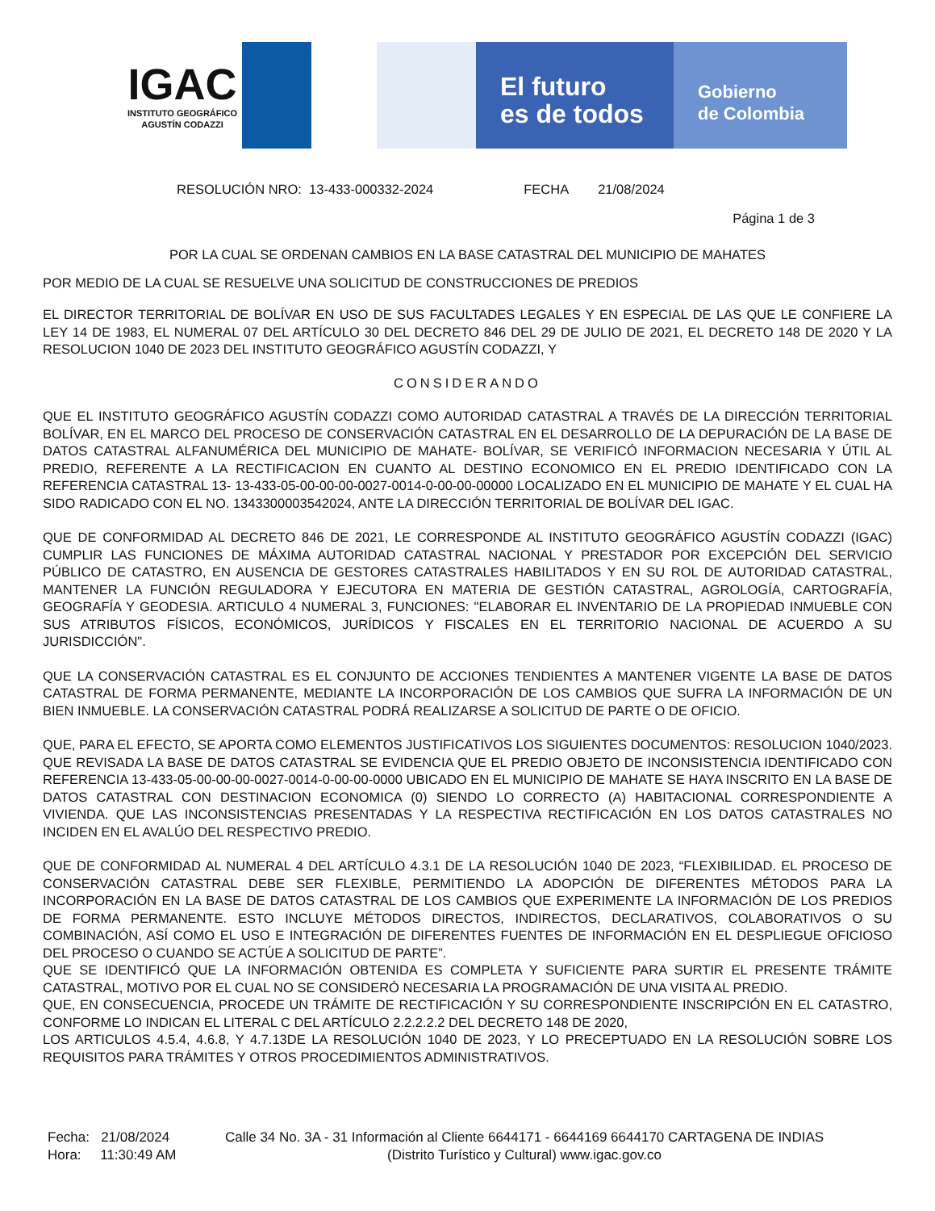IGAC
INSTITUTO GEOGRÁFICO
AGUSTÍN CODAZZI
El futuro
es de todos
Gobierno
de Colombia
RESOLUCIÓN NRO: 13-433-000332-2024 FECHA 21/08/2024
Página 1 de 3
POR LA CUAL SE ORDENAN CAMBIOS EN LA BASE CATASTRAL DEL MUNICIPIO DE MAHATES
POR MEDIO DE LA CUAL SE RESUELVE UNA SOLICITUD DE CONSTRUCCIONES DE PREDIOS
EL DIRECTOR TERRITORIAL DE BOLÍVAR EN USO DE SUS FACULTADES LEGALES Y EN ESPECIAL DE LAS QUE LE CONFIERE LA LEY 14 DE 1983, EL NUMERAL 07 DEL ARTÍCULO 30 DEL DECRETO 846 DEL 29 DE JULIO DE 2021, EL DECRETO 148 DE 2020 Y LA RESOLUCION 1040 DE 2023 DEL INSTITUTO GEOGRÁFICO AGUSTÍN CODAZZI, Y
CONSIDERANDO
QUE EL INSTITUTO GEOGRÁFICO AGUSTÍN CODAZZI COMO AUTORIDAD CATASTRAL A TRAVÉS DE LA DIRECCIÓN TERRITORIAL BOLÍVAR, EN EL MARCO DEL PROCESO DE CONSERVACIÓN CATASTRAL EN EL DESARROLLO DE LA DEPURACIÓN DE LA BASE DE DATOS CATASTRAL ALFANUMÉRICA DEL MUNICIPIO DE MAHATE- BOLÍVAR, SE VERIFICÓ INFORMACION NECESARIA Y ÚTIL AL PREDIO, REFERENTE A LA RECTIFICACION EN CUANTO AL DESTINO ECONOMICO EN EL PREDIO IDENTIFICADO CON LA REFERENCIA CATASTRAL 13- 13-433-05-00-00-00-0027-0014-0-00-00-00000 LOCALIZADO EN EL MUNICIPIO DE MAHATE Y EL CUAL HA SIDO RADICADO CON EL NO. 1343300003542024, ANTE LA DIRECCIÓN TERRITORIAL DE BOLÍVAR DEL IGAC.
QUE DE CONFORMIDAD AL DECRETO 846 DE 2021, LE CORRESPONDE AL INSTITUTO GEOGRÁFICO AGUSTÍN CODAZZI (IGAC) CUMPLIR LAS FUNCIONES DE MÁXIMA AUTORIDAD CATASTRAL NACIONAL Y PRESTADOR POR EXCEPCIÓN DEL SERVICIO PÚBLICO DE CATASTRO, EN AUSENCIA DE GESTORES CATASTRALES HABILITADOS Y EN SU ROL DE AUTORIDAD CATASTRAL, MANTENER LA FUNCIÓN REGULADORA Y EJECUTORA EN MATERIA DE GESTIÓN CATASTRAL, AGROLOGÍA, CARTOGRAFÍA, GEOGRAFÍA Y GEODESIA. ARTICULO 4 NUMERAL 3, FUNCIONES: "ELABORAR EL INVENTARIO DE LA PROPIEDAD INMUEBLE CON SUS ATRIBUTOS FÍSICOS, ECONÓMICOS, JURÍDICOS Y FISCALES EN EL TERRITORIO NACIONAL DE ACUERDO A SU JURISDICCIÓN".
QUE LA CONSERVACIÓN CATASTRAL ES EL CONJUNTO DE ACCIONES TENDIENTES A MANTENER VIGENTE LA BASE DE DATOS CATASTRAL DE FORMA PERMANENTE, MEDIANTE LA INCORPORACIÓN DE LOS CAMBIOS QUE SUFRA LA INFORMACIÓN DE UN BIEN INMUEBLE. LA CONSERVACIÓN CATASTRAL PODRÁ REALIZARSE A SOLICITUD DE PARTE O DE OFICIO.
QUE, PARA EL EFECTO, SE APORTA COMO ELEMENTOS JUSTIFICATIVOS LOS SIGUIENTES DOCUMENTOS: RESOLUCION 1040/2023. QUE REVISADA LA BASE DE DATOS CATASTRAL SE EVIDENCIA QUE EL PREDIO OBJETO DE INCONSISTENCIA IDENTIFICADO CON REFERENCIA 13-433-05-00-00-00-0027-0014-0-00-00-0000 UBICADO EN EL MUNICIPIO DE MAHATE SE HAYA INSCRITO EN LA BASE DE DATOS CATASTRAL CON DESTINACION ECONOMICA (0) SIENDO LO CORRECTO (A) HABITACIONAL CORRESPONDIENTE A VIVIENDA. QUE LAS INCONSISTENCIAS PRESENTADAS Y LA RESPECTIVA RECTIFICACIÓN EN LOS DATOS CATASTRALES NO INCIDEN EN EL AVALÚO DEL RESPECTIVO PREDIO.
QUE DE CONFORMIDAD AL NUMERAL 4 DEL ARTÍCULO 4.3.1 DE LA RESOLUCIÓN 1040 DE 2023, “FLEXIBILIDAD. EL PROCESO DE CONSERVACIÓN CATASTRAL DEBE SER FLEXIBLE, PERMITIENDO LA ADOPCIÓN DE DIFERENTES MÉTODOS PARA LA INCORPORACIÓN EN LA BASE DE DATOS CATASTRAL DE LOS CAMBIOS QUE EXPERIMENTE LA INFORMACIÓN DE LOS PREDIOS DE FORMA PERMANENTE. ESTO INCLUYE MÉTODOS DIRECTOS, INDIRECTOS, DECLARATIVOS, COLABORATIVOS O SU COMBINACIÓN, ASÍ COMO EL USO E INTEGRACIÓN DE DIFERENTES FUENTES DE INFORMACIÓN EN EL DESPLIEGUE OFICIOSO DEL PROCESO O CUANDO SE ACTÚE A SOLICITUD DE PARTE”.
QUE SE IDENTIFICÓ QUE LA INFORMACIÓN OBTENIDA ES COMPLETA Y SUFICIENTE PARA SURTIR EL PRESENTE TRÁMITE CATASTRAL, MOTIVO POR EL CUAL NO SE CONSIDERÓ NECESARIA LA PROGRAMACIÓN DE UNA VISITA AL PREDIO.
QUE, EN CONSECUENCIA, PROCEDE UN TRÁMITE DE RECTIFICACIÓN Y SU CORRESPONDIENTE INSCRIPCIÓN EN EL CATASTRO, CONFORME LO INDICAN EL LITERAL C DEL ARTÍCULO 2.2.2.2.2 DEL DECRETO 148 DE 2020,
LOS ARTICULOS 4.5.4, 4.6.8, Y 4.7.13DE LA RESOLUCIÓN 1040 DE 2023, Y LO PRECEPTUADO EN LA RESOLUCIÓN SOBRE LOS REQUISITOS PARA TRÁMITES Y OTROS PROCEDIMIENTOS ADMINISTRATIVOS.
Fecha: 21/08/2024
Hora: 11:30:49 AM
Calle 34 No. 3A - 31 Información al Cliente 6644171 - 6644169 6644170 CARTAGENA DE INDIAS
(Distrito Turístico y Cultural) www.igac.gov.co